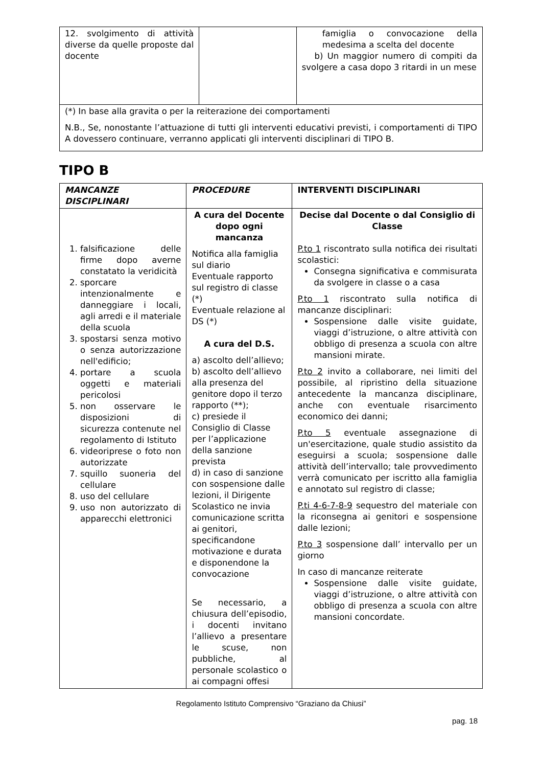| 12. svolgimento di attività diverse da quelle proposte dal docente | | famiglia o convocazione della medesima a scelta del docente b) Un maggior numero di compiti da svolgere a casa dopo 3 ritardi in un mese |
| (*) In base alla gravita o per la reiterazione dei comportamenti N.B., Se, nonostante l’attuazione di tutti gli interventi educativi previsti, i comportamenti di TIPO A dovessero continuare, verranno applicati gli interventi disciplinari di TIPO B. | | |
TIPO B
| MANCANZE DISCIPLINARI | PROCEDURE | INTERVENTI DISCIPLINARI |
| --- | --- | --- |
| 1. falsificazione delle firme dopo averne constatato la veridicità 2. sporcare intenzionalmente e danneggiare i locali, agli arredi e il materiale della scuola 3. spostarsi senza motivo o senza autorizzazione nell'edificio; 4. portare a scuola oggetti e materiali pericolosi 5. non osservare le disposizioni di sicurezza contenute nel regolamento di Istituto 6. videoriprese o foto non autorizzate 7. squillo suoneria del cellulare 8. uso del cellulare 9. uso non autorizzato di apparecchi elettronici | A cura del Docente dopo ogni mancanza Notifica alla famiglia sul diario Eventuale rapporto sul registro di classe (*) Eventuale relazione al DS (*) A cura del D.S. a) ascolto dell’allievo; b) ascolto dell’allievo alla presenza del genitore dopo il terzo rapporto (**); c) presiede il Consiglio di Classe per l’applicazione della sanzione prevista d) in caso di sanzione con sospensione dalle lezioni, il Dirigente Scolastico ne invia comunicazione scritta ai genitori, specificandone motivazione e durata e disponendone la convocazione Se necessario, a chiusura dell’episodio, i docenti invitano l’allievo a presentare le scuse, non pubbliche, al personale scolastico o ai compagni offesi | Decise dal Docente o dal Consiglio di Classe P.to 1 riscontrato sulla notifica dei risultati scolastici: Consegna significativa e commisurata da svolgere in classe o a casa P.to 1 riscontrato sulla notifica di mancanze disciplinari: Sospensione dalle visite guidate, viaggi d’istruzione, o altre attività con obbligo di presenza a scuola con altre mansioni mirate. P.to 2 invito a collaborare, nei limiti del possibile, al ripristino della situazione antecedente la mancanza disciplinare, anche con eventuale risarcimento economico dei danni; P.to 5 eventuale assegnazione di un'esercitazione, quale studio assistito da eseguirsi a scuola; sospensione dalle attività dell’intervallo; tale provvedimento verrà comunicato per iscritto alla famiglia e annotato sul registro di classe; P.ti 4-6-7-8-9 sequestro del materiale con la riconsegna ai genitori e sospensione dalle lezioni; P.to 3 sospensione dall’ intervallo per un giorno In caso di mancanze reiterate Sospensione dalle visite guidate, viaggi d’istruzione, o altre attività con obbligo di presenza a scuola con altre mansioni concordate. |
Regolamento Istituto Comprensivo “Graziano da Chiusi”
pag. 18